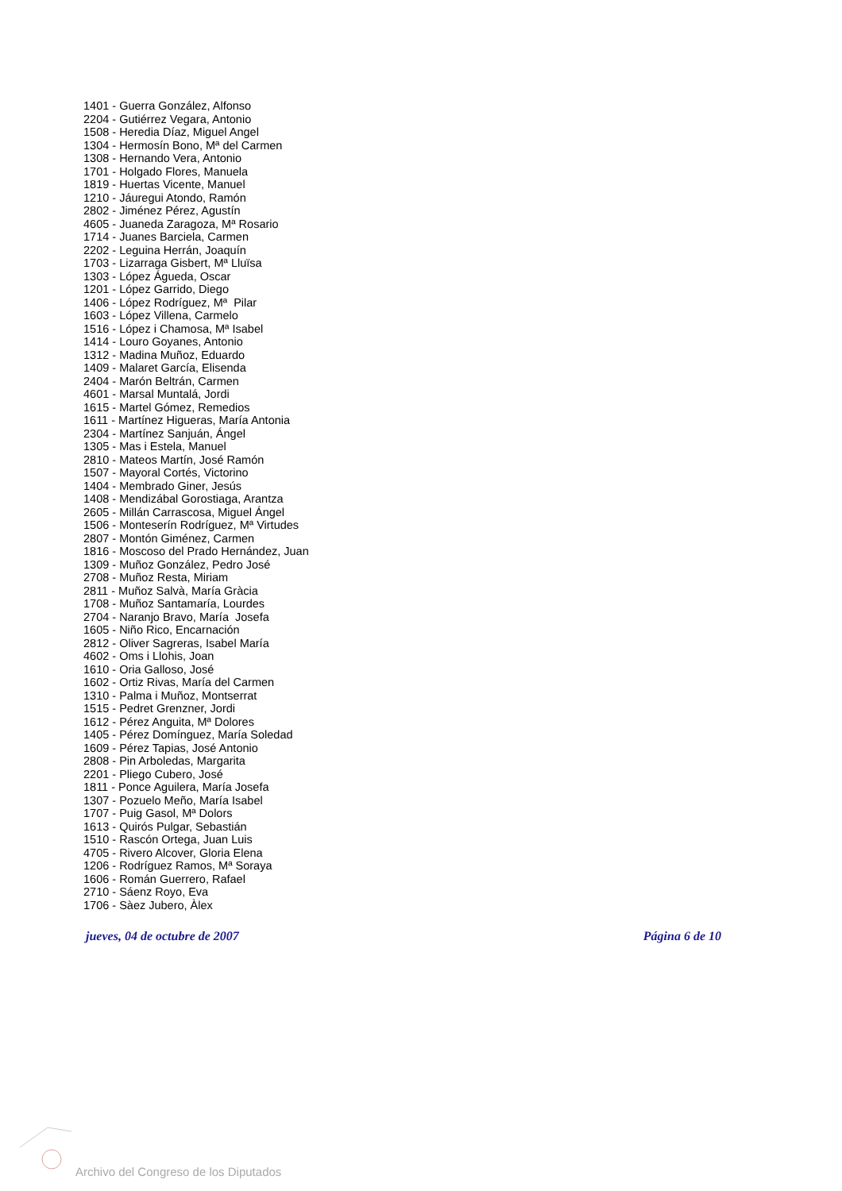1401 - Guerra González, Alfonso
2204 - Gutiérrez Vegara, Antonio
1508 - Heredia Díaz, Miguel Angel
1304 - Hermosín Bono, Mª del Carmen
1308 - Hernando Vera, Antonio
1701 - Holgado Flores, Manuela
1819 - Huertas Vicente, Manuel
1210 - Jáuregui Atondo, Ramón
2802 - Jiménez Pérez, Agustín
4605 - Juaneda Zaragoza, Mª Rosario
1714 - Juanes Barciela, Carmen
2202 - Leguina Herrán, Joaquín
1703 - Lizarraga Gisbert, Mª Lluïsa
1303 - López Águeda, Oscar
1201 - López Garrido, Diego
1406 - López Rodríguez, Mª Pilar
1603 - López Villena, Carmelo
1516 - López i Chamosa, Mª Isabel
1414 - Louro Goyanes, Antonio
1312 - Madina Muñoz, Eduardo
1409 - Malaret García, Elisenda
2404 - Marón Beltrán, Carmen
4601 - Marsal Muntalá, Jordi
1615 - Martel Gómez, Remedios
1611 - Martínez Higueras, María Antonia
2304 - Martínez Sanjuán, Ángel
1305 - Mas i Estela, Manuel
2810 - Mateos Martín, José Ramón
1507 - Mayoral Cortés, Victorino
1404 - Membrado Giner, Jesús
1408 - Mendizábal Gorostiaga, Arantza
2605 - Millán Carrascosa, Miguel Ángel
1506 - Monteserín Rodríguez, Mª Virtudes
2807 - Montón Giménez, Carmen
1816 - Moscoso del Prado Hernández, Juan
1309 - Muñoz González, Pedro José
2708 - Muñoz Resta, Miriam
2811 - Muñoz Salvà, María Gràcia
1708 - Muñoz Santamaría, Lourdes
2704 - Naranjo Bravo, María Josefa
1605 - Niño Rico, Encarnación
2812 - Oliver Sagreras, Isabel María
4602 - Oms i Llohis, Joan
1610 - Oria Galloso, José
1602 - Ortiz Rivas, María del Carmen
1310 - Palma i Muñoz, Montserrat
1515 - Pedret Grenzner, Jordi
1612 - Pérez Anguita, Mª Dolores
1405 - Pérez Domínguez, María Soledad
1609 - Pérez Tapias, José Antonio
2808 - Pin Arboledas, Margarita
2201 - Pliego Cubero, José
1811 - Ponce Aguilera, María Josefa
1307 - Pozuelo Meño, María Isabel
1707 - Puig Gasol, Mª Dolors
1613 - Quirós Pulgar, Sebastián
1510 - Rascón Ortega, Juan Luis
4705 - Rivero Alcover, Gloria Elena
1206 - Rodríguez Ramos, Mª Soraya
1606 - Román Guerrero, Rafael
2710 - Sáenz Royo, Eva
1706 - Sàez Jubero, Àlex
jueves, 04 de octubre de 2007 Página 6 de 10
Archivo del Congreso de los Diputados